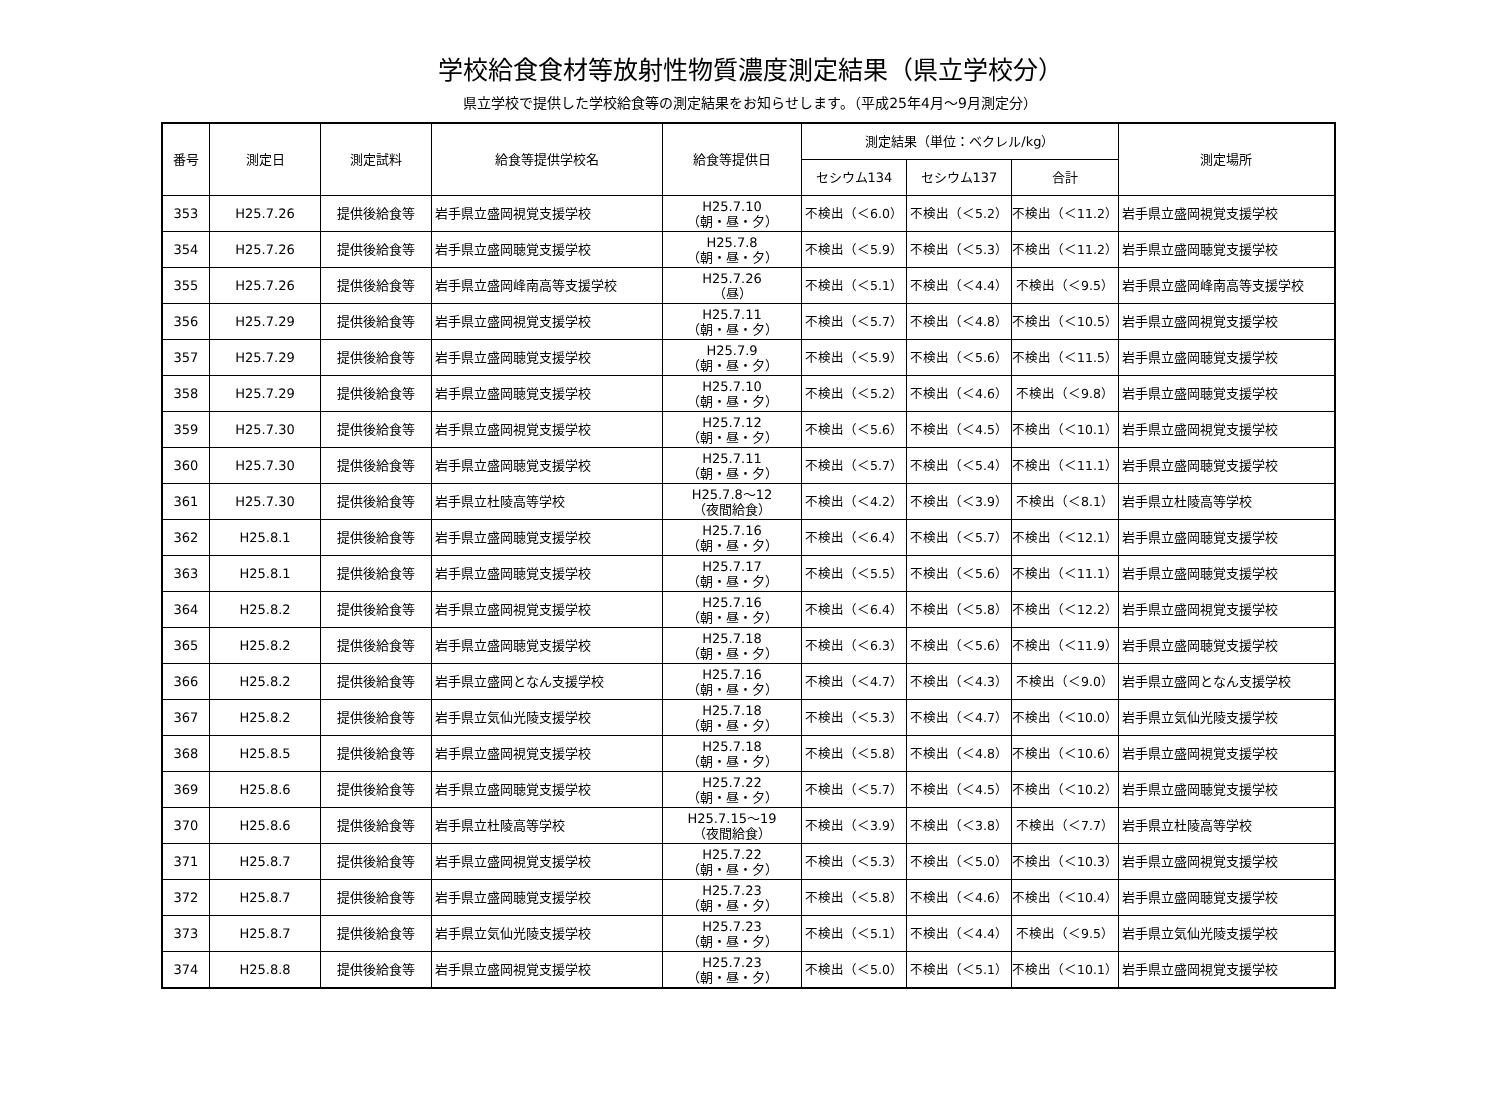学校給食食材等放射性物質濃度測定結果（県立学校分）
県立学校で提供した学校給食等の測定結果をお知らせします。（平成25年4月～9月測定分）
| 番号 | 測定日 | 測定試料 | 給食等提供学校名 | 給食等提供日 | 測定結果（単位：ベクレル/kg） | | | 測定場所 |
| --- | --- | --- | --- | --- | --- | --- | --- | --- |
| | | | | | セシウム134 | セシウム137 | 合計 | |
| 353 | H25.7.26 | 提供後給食等 | 岩手県立盛岡視覚支援学校 | H25.7.10 （朝・昼・夕） | 不検出（＜6.0） | 不検出（＜5.2） | 不検出（＜11.2） | 岩手県立盛岡視覚支援学校 |
| 354 | H25.7.26 | 提供後給食等 | 岩手県立盛岡聴覚支援学校 | H25.7.8 （朝・昼・夕） | 不検出（＜5.9） | 不検出（＜5.3） | 不検出（＜11.2） | 岩手県立盛岡聴覚支援学校 |
| 355 | H25.7.26 | 提供後給食等 | 岩手県立盛岡峰南高等支援学校 | H25.7.26 （昼） | 不検出（＜5.1） | 不検出（＜4.4） | 不検出（＜9.5） | 岩手県立盛岡峰南高等支援学校 |
| 356 | H25.7.29 | 提供後給食等 | 岩手県立盛岡視覚支援学校 | H25.7.11 （朝・昼・夕） | 不検出（＜5.7） | 不検出（＜4.8） | 不検出（＜10.5） | 岩手県立盛岡視覚支援学校 |
| 357 | H25.7.29 | 提供後給食等 | 岩手県立盛岡聴覚支援学校 | H25.7.9 （朝・昼・夕） | 不検出（＜5.9） | 不検出（＜5.6） | 不検出（＜11.5） | 岩手県立盛岡聴覚支援学校 |
| 358 | H25.7.29 | 提供後給食等 | 岩手県立盛岡聴覚支援学校 | H25.7.10 （朝・昼・夕） | 不検出（＜5.2） | 不検出（＜4.6） | 不検出（＜9.8） | 岩手県立盛岡聴覚支援学校 |
| 359 | H25.7.30 | 提供後給食等 | 岩手県立盛岡視覚支援学校 | H25.7.12 （朝・昼・夕） | 不検出（＜5.6） | 不検出（＜4.5） | 不検出（＜10.1） | 岩手県立盛岡視覚支援学校 |
| 360 | H25.7.30 | 提供後給食等 | 岩手県立盛岡聴覚支援学校 | H25.7.11 （朝・昼・夕） | 不検出（＜5.7） | 不検出（＜5.4） | 不検出（＜11.1） | 岩手県立盛岡聴覚支援学校 |
| 361 | H25.7.30 | 提供後給食等 | 岩手県立杜陵高等学校 | H25.7.8～12 （夜間給食） | 不検出（＜4.2） | 不検出（＜3.9） | 不検出（＜8.1） | 岩手県立杜陵高等学校 |
| 362 | H25.8.1 | 提供後給食等 | 岩手県立盛岡聴覚支援学校 | H25.7.16 （朝・昼・夕） | 不検出（＜6.4） | 不検出（＜5.7） | 不検出（＜12.1） | 岩手県立盛岡聴覚支援学校 |
| 363 | H25.8.1 | 提供後給食等 | 岩手県立盛岡聴覚支援学校 | H25.7.17 （朝・昼・夕） | 不検出（＜5.5） | 不検出（＜5.6） | 不検出（＜11.1） | 岩手県立盛岡聴覚支援学校 |
| 364 | H25.8.2 | 提供後給食等 | 岩手県立盛岡視覚支援学校 | H25.7.16 （朝・昼・夕） | 不検出（＜6.4） | 不検出（＜5.8） | 不検出（＜12.2） | 岩手県立盛岡視覚支援学校 |
| 365 | H25.8.2 | 提供後給食等 | 岩手県立盛岡聴覚支援学校 | H25.7.18 （朝・昼・夕） | 不検出（＜6.3） | 不検出（＜5.6） | 不検出（＜11.9） | 岩手県立盛岡聴覚支援学校 |
| 366 | H25.8.2 | 提供後給食等 | 岩手県立盛岡となん支援学校 | H25.7.16 （朝・昼・夕） | 不検出（＜4.7） | 不検出（＜4.3） | 不検出（＜9.0） | 岩手県立盛岡となん支援学校 |
| 367 | H25.8.2 | 提供後給食等 | 岩手県立気仙光陵支援学校 | H25.7.18 （朝・昼・夕） | 不検出（＜5.3） | 不検出（＜4.7） | 不検出（＜10.0） | 岩手県立気仙光陵支援学校 |
| 368 | H25.8.5 | 提供後給食等 | 岩手県立盛岡視覚支援学校 | H25.7.18 （朝・昼・夕） | 不検出（＜5.8） | 不検出（＜4.8） | 不検出（＜10.6） | 岩手県立盛岡視覚支援学校 |
| 369 | H25.8.6 | 提供後給食等 | 岩手県立盛岡聴覚支援学校 | H25.7.22 （朝・昼・夕） | 不検出（＜5.7） | 不検出（＜4.5） | 不検出（＜10.2） | 岩手県立盛岡聴覚支援学校 |
| 370 | H25.8.6 | 提供後給食等 | 岩手県立杜陵高等学校 | H25.7.15～19 （夜間給食） | 不検出（＜3.9） | 不検出（＜3.8） | 不検出（＜7.7） | 岩手県立杜陵高等学校 |
| 371 | H25.8.7 | 提供後給食等 | 岩手県立盛岡視覚支援学校 | H25.7.22 （朝・昼・夕） | 不検出（＜5.3） | 不検出（＜5.0） | 不検出（＜10.3） | 岩手県立盛岡視覚支援学校 |
| 372 | H25.8.7 | 提供後給食等 | 岩手県立盛岡聴覚支援学校 | H25.7.23 （朝・昼・夕） | 不検出（＜5.8） | 不検出（＜4.6） | 不検出（＜10.4） | 岩手県立盛岡聴覚支援学校 |
| 373 | H25.8.7 | 提供後給食等 | 岩手県立気仙光陵支援学校 | H25.7.23 （朝・昼・夕） | 不検出（＜5.1） | 不検出（＜4.4） | 不検出（＜9.5） | 岩手県立気仙光陵支援学校 |
| 374 | H25.8.8 | 提供後給食等 | 岩手県立盛岡視覚支援学校 | H25.7.23 （朝・昼・夕） | 不検出（＜5.0） | 不検出（＜5.1） | 不検出（＜10.1） | 岩手県立盛岡視覚支援学校 |